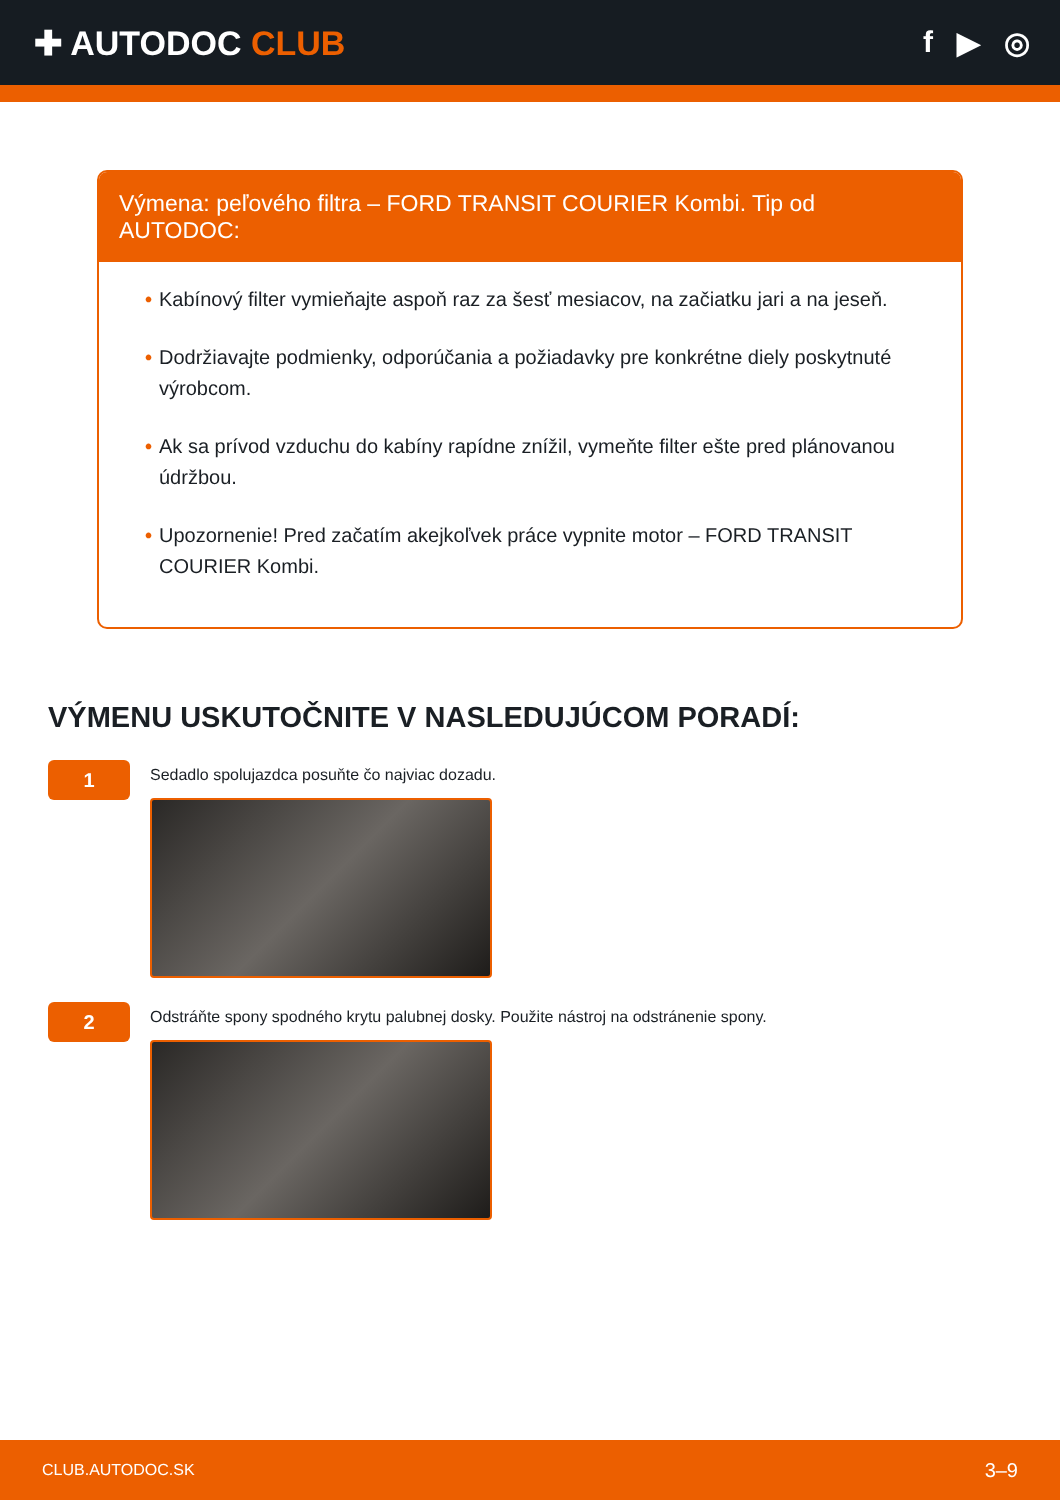✚ AUTODOC CLUB f ▶ ◎
Výmena: peľového filtra – FORD TRANSIT COURIER Kombi. Tip od AUTODOC:
• Kabínový filter vymieňajte aspoň raz za šesť mesiacov, na začiatku jari a na jeseň.
• Dodržiavajte podmienky, odporúčania a požiadavky pre konkrétne diely poskytnuté výrobcom.
• Ak sa prívod vzduchu do kabíny rapídne znížil, vymeňte filter ešte pred plánovanou údržbou.
• Upozornenie! Pred začatím akejkoľvek práce vypnite motor – FORD TRANSIT COURIER Kombi.
VÝMENU USKUTOČNITE V NASLEDUJÚCOM PORADÍ:
1
Sedadlo spolujazdca posuňte čo najviac dozadu.
2
Odstráňte spony spodného krytu palubnej dosky. Použite nástroj na odstránenie spony.
CLUB.AUTODOC.SK 3–9